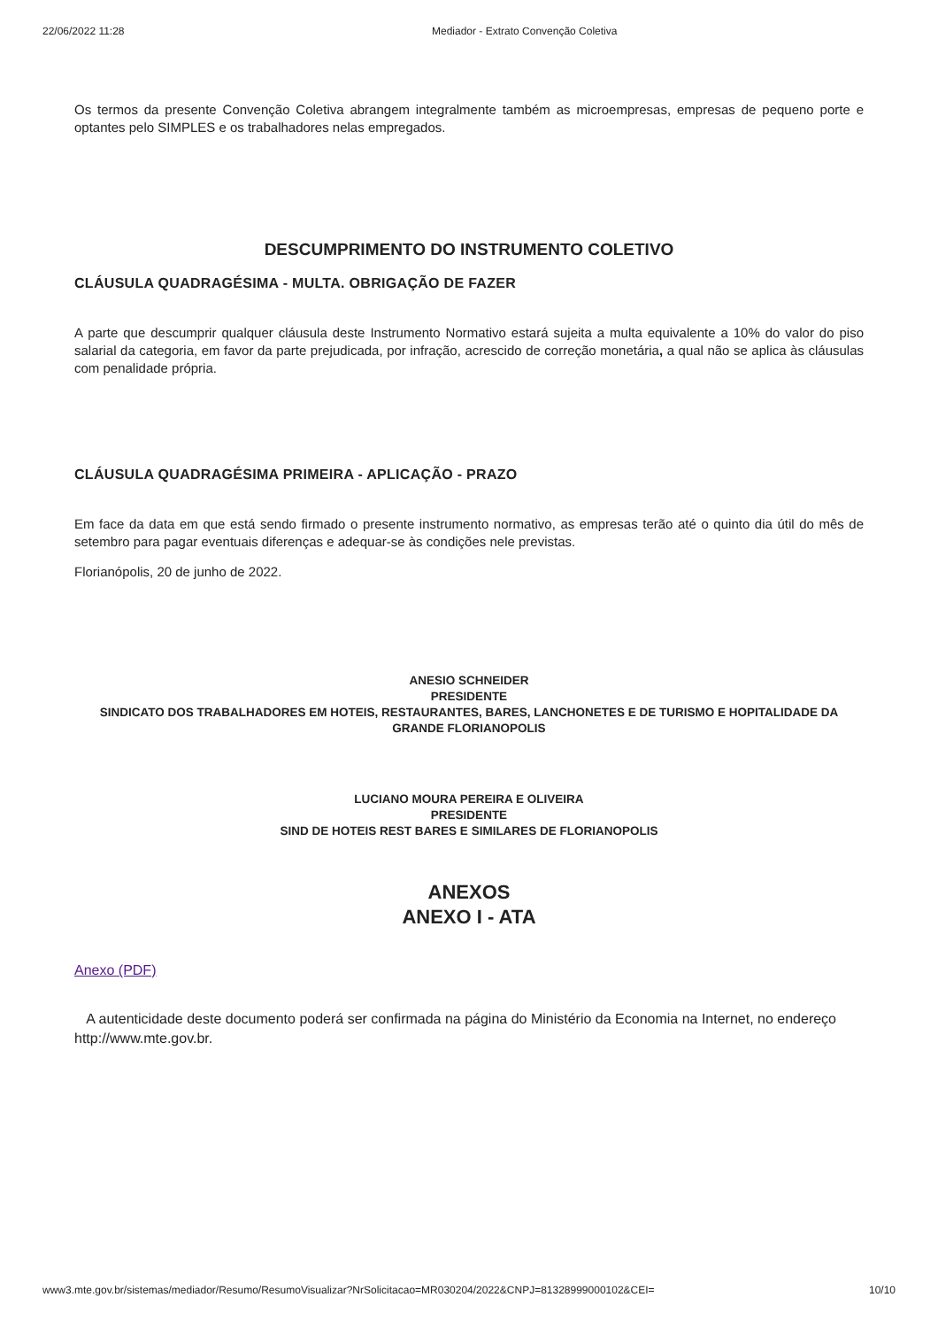22/06/2022 11:28 Mediador - Extrato Convenção Coletiva
Os termos da presente Convenção Coletiva abrangem integralmente também as microempresas, empresas de pequeno porte e optantes pelo SIMPLES e os trabalhadores nelas empregados.
DESCUMPRIMENTO DO INSTRUMENTO COLETIVO
CLÁUSULA QUADRAGÉSIMA - MULTA. OBRIGAÇÃO DE FAZER
A parte que descumprir qualquer cláusula deste Instrumento Normativo estará sujeita a multa equivalente a 10% do valor do piso salarial da categoria, em favor da parte prejudicada, por infração, acrescido de correção monetária, a qual não se aplica às cláusulas com penalidade própria.
CLÁUSULA QUADRAGÉSIMA PRIMEIRA - APLICAÇÃO - PRAZO
Em face da data em que está sendo firmado o presente instrumento normativo, as empresas terão até o quinto dia útil do mês de setembro para pagar eventuais diferenças e adequar-se às condições nele previstas.
Florianópolis, 20 de junho de 2022.
ANESIO SCHNEIDER
PRESIDENTE
SINDICATO DOS TRABALHADORES EM HOTEIS, RESTAURANTES, BARES, LANCHONETES E DE TURISMO E HOPITALIDADE DA GRANDE FLORIANOPOLIS
LUCIANO MOURA PEREIRA E OLIVEIRA
PRESIDENTE
SIND DE HOTEIS REST BARES E SIMILARES DE FLORIANOPOLIS
ANEXOS
ANEXO I - ATA
Anexo (PDF)
A autenticidade deste documento poderá ser confirmada na página do Ministério da Economia na Internet, no endereço http://www.mte.gov.br.
www3.mte.gov.br/sistemas/mediador/Resumo/ResumoVisualizar?NrSolicitacao=MR030204/2022&CNPJ=81328999000102&CEI= 10/10